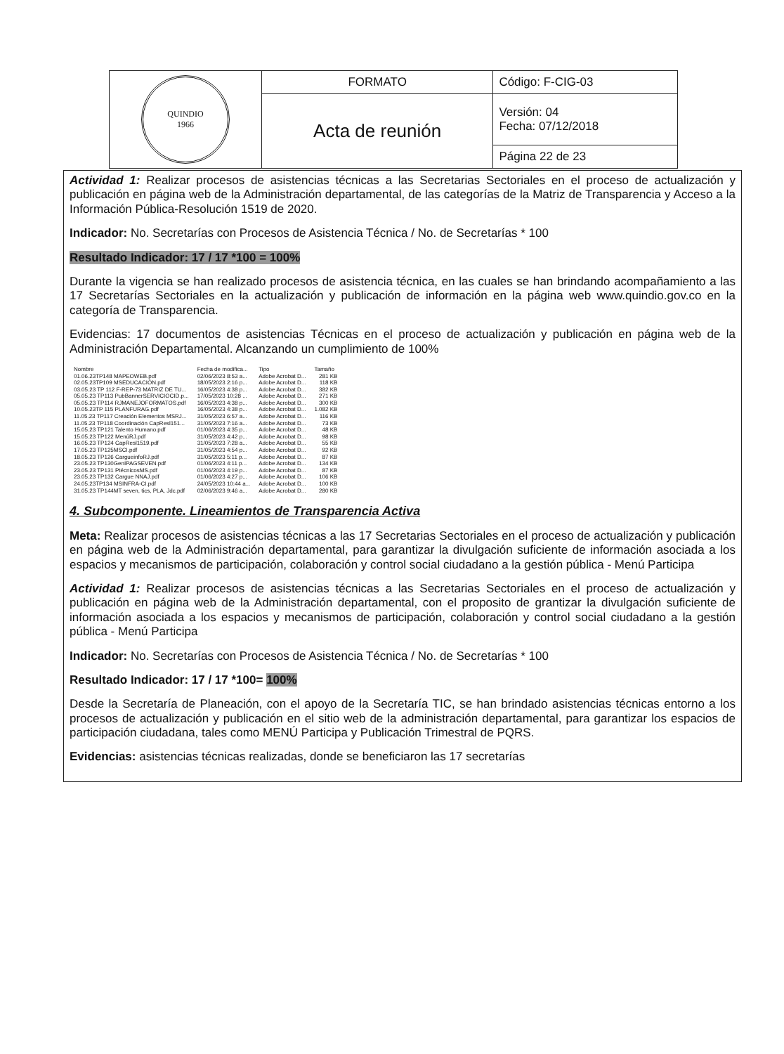| QUINDIO 1966 | FORMATO | Código: F-CIG-03 |
| | Acta de reunión | Versión: 04 Fecha: 07/12/2018 |
| | | Página 22 de 23 |
Actividad 1: Realizar procesos de asistencias técnicas a las Secretarias Sectoriales en el proceso de actualización y publicación en página web de la Administración departamental, de las categorías de la Matriz de Transparencia y Acceso a la Información Pública-Resolución 1519 de 2020.
Indicador: No. Secretarías con Procesos de Asistencia Técnica / No. de Secretarías * 100
Resultado Indicador: 17 / 17 *100 = 100%
Durante la vigencia se han realizado procesos de asistencia técnica, en las cuales se han brindando acompañamiento a las 17 Secretarías Sectoriales en la actualización y publicación de información en la página web www.quindio.gov.co en la categoría de Transparencia.
Evidencias: 17 documentos de asistencias Técnicas en el proceso de actualización y publicación en página web de la Administración Departamental. Alcanzando un cumplimiento de 100%
| Nombre | Fecha de modifica... | Tipo | Tamaño |
| --- | --- | --- | --- |
| 01.06.23TP148 MAPEOWEB.pdf | 02/06/2023 8:53 a... | Adobe Acrobat D... | 281 KB |
| 02.05.23TP109 MSEDUCACIÓN.pdf | 18/05/2023 2:16 p... | Adobe Acrobat D... | 118 KB |
| 03.05.23 TP 112 F-REP-73 MATRIZ DE TU... | 16/05/2023 4:38 p... | Adobe Acrobat D... | 382 KB |
| 05.05.23 TP113 PubBannerSERVICIOCID.p... | 17/05/2023 10:28 ... | Adobe Acrobat D... | 271 KB |
| 05.05.23 TP114 RJMANEJOFORMATOS.pdf | 16/05/2023 4:38 p... | Adobe Acrobat D... | 300 KB |
| 10.05.23TP 115 PLANFURAG.pdf | 16/05/2023 4:38 p... | Adobe Acrobat D... | 1.082 KB |
| 11.05.23 TP117 Creación Elementos MSRJ... | 31/05/2023 6:57 a... | Adobe Acrobat D... | 116 KB |
| 11.05.23 TP118 Coordinación CapResl151... | 31/05/2023 7:16 a... | Adobe Acrobat D... | 73 KB |
| 15.05.23 TP121 Talento Humano.pdf | 01/06/2023 4:35 p... | Adobe Acrobat D... | 48 KB |
| 15.05.23 TP122 MenúRJ.pdf | 31/05/2023 4:42 p... | Adobe Acrobat D... | 98 KB |
| 16.05.23 TP124 CapResl1519.pdf | 31/05/2023 7:28 a... | Adobe Acrobat D... | 55 KB |
| 17.05.23 TP125MSCI.pdf | 31/05/2023 4:54 p... | Adobe Acrobat D... | 92 KB |
| 18.05.23 TP126 CargueinfoRJ.pdf | 31/05/2023 5:11 p... | Adobe Acrobat D... | 87 KB |
| 23.05.23 TP130GenIPAGSEVEN.pdf | 01/06/2023 4:11 p... | Adobe Acrobat D... | 134 KB |
| 23.05.23 TP131 PtécnicosMS.pdf | 01/06/2023 4:19 p... | Adobe Acrobat D... | 87 KB |
| 23.05.23 TP132 Cargue NNAJ.pdf | 01/06/2023 4:27 p... | Adobe Acrobat D... | 106 KB |
| 24.05.23TP134 MSINFRA-CI.pdf | 24/05/2023 10:44 a... | Adobe Acrobat D... | 100 KB |
| 31.05.23 TP144MT seven, tics, PLA, Jdc.pdf | 02/06/2023 9:46 a... | Adobe Acrobat D... | 280 KB |
4. Subcomponente. Lineamientos de Transparencia Activa
Meta: Realizar procesos de asistencias técnicas a las 17 Secretarias Sectoriales en el proceso de actualización y publicación en página web de la Administración departamental, para garantizar la divulgación suficiente de información asociada a los espacios y mecanismos de participación, colaboración y control social ciudadano a la gestión pública - Menú Participa
Actividad 1: Realizar procesos de asistencias técnicas a las Secretarias Sectoriales en el proceso de actualización y publicación en página web de la Administración departamental, con el proposito de grantizar la divulgación suficiente de información asociada a los espacios y mecanismos de participación, colaboración y control social ciudadano a la gestión pública - Menú Participa
Indicador: No. Secretarías con Procesos de Asistencia Técnica / No. de Secretarías * 100
Resultado Indicador: 17 / 17 *100= 100%
Desde la Secretaría de Planeación, con el apoyo de la Secretaría TIC, se han brindado asistencias técnicas entorno a los procesos de actualización y publicación en el sitio web de la administración departamental, para garantizar los espacios de participación ciudadana, tales como MENÚ Participa y Publicación Trimestral de PQRS.
Evidencias: asistencias técnicas realizadas, donde se beneficiaron las 17 secretarías